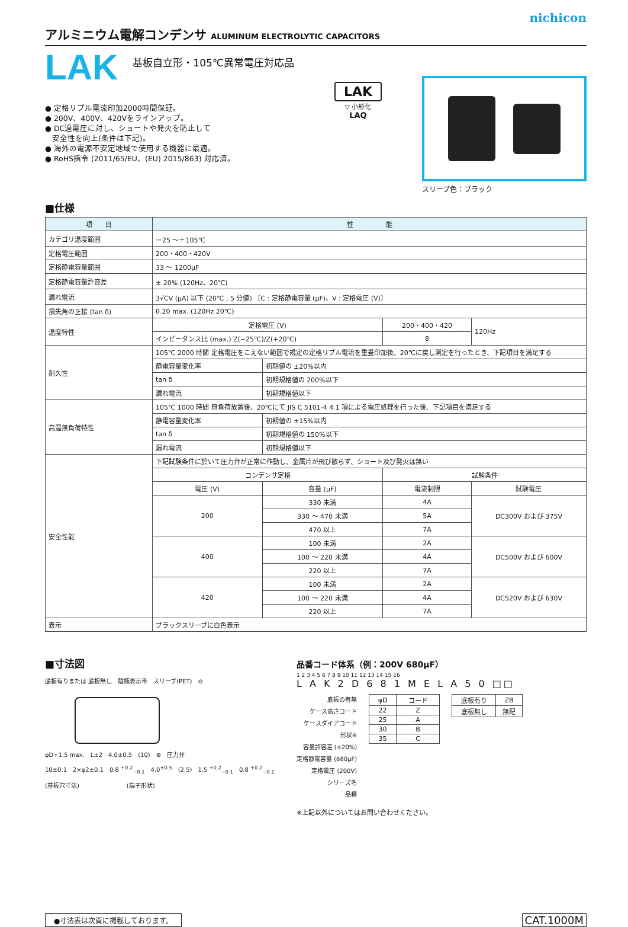nichicon
アルミニウム電解コンデンサ ALUMINUM ELECTROLYTIC CAPACITORS
LAK
基板自立形・105℃異常電圧対応品
● 定格リプル電流印加2000時間保証。
● 200V、400V、420Vをラインアップ。
● DC過電圧に対し、ショートや発火を防止して
安全性を向上(条件は下記)。
● 海外の電源不安定地域で使用する機器に最適。
● RoHS指令 (2011/65/EU、(EU) 2015/863) 対応済。
LAK
▽ 小形化
LAQ
スリーブ色：ブラック
■仕様
| 項 目 | 性 能 | | | |
| --- | --- | --- | --- | --- |
| カテゴリ温度範囲 | －25 ～＋105℃ | | | |
| 定格電圧範囲 | 200・400・420V | | | |
| 定格静電容量範囲 | 33 ～ 1200μF | | | |
| 定格静電容量許容差 | ± 20% (120Hz、20℃) | | | |
| 漏れ電流 | 3√CV (μA) 以下 (20℃ , 5 分値) 〔C : 定格静電容量 (μF)、V : 定格電圧 (V)〕 | | | |
| 損失角の正接 (tan δ) | 0.20 max. (120Hz 20℃) | | | |
| 温度特性 | 定格電圧 (V) | | 200・400・420 | 120Hz |
| | インピーダンス比 (max.) Z(−25℃)/Z(+20℃) | | 8 | |
| 耐久性 | 105℃ 2000 時間 定格電圧をこえない範囲で規定の定格リプル電流を重畳印加後、20℃に戻し測定を行ったとき、下記項目を満足する | | | |
| | 静電容量変化率 | 初期値の ±20%以内 | | |
| | tan δ | 初期規格値の 200%以下 | | |
| | 漏れ電流 | 初期規格値以下 | | |
| 高温無負荷特性 | 105℃ 1000 時間 無負荷放置後、20℃にて JIS C 5101-4 4.1 項による電圧処理を行った後、下記項目を満足する | | | |
| | 静電容量変化率 | 初期値の ±15%以内 | | |
| | tan δ | 初期規格値の 150%以下 | | |
| | 漏れ電流 | 初期規格値以下 | | |
| 安全性能 | 下記試験条件に於いて圧力弁が正常に作動し、金属片が飛び散らず、ショート及び発火は無い | | | |
| | コンデンサ定格 | | 試験条件 | |
| | 電圧 (V) | 容量 (μF) | 電流制限 | 試験電圧 |
| | 200 | 330 未満 | 4A | DC300V および 375V |
| | | 330 ～ 470 未満 | 5A | |
| | | 470 以上 | 7A | |
| | 400 | 100 未満 | 2A | DC500V および 600V |
| | | 100 ～ 220 未満 | 4A | |
| | | 220 以上 | 7A | |
| | 420 | 100 未満 | 2A | DC520V および 630V |
| | | 100 ～ 220 未満 | 4A | |
| | | 220 以上 | 7A | |
| 表示 | ブラックスリーブに白色表示 | | | |
■寸法図
底板有りまたは 底板無し　陰極表示帯　スリーブ(PET)　⊖
φD+1.5 max.　L±2　4.0±0.5　(10)　⊕　圧力弁
10±0.1　2×φ2±0.1　0.8 <sup>+0.2</sup><sub>−0.1</sub>　4.0<sup>±0.5</sup>　(2.5)　1.5 <sup>+0.2</sup><sub>−0.1</sub>　0.8 <sup>+0.2</sup><sub>−0.1</sub>
(基板穴寸法)　　　　　　　　(端子形状)
品番コード体系（例：200V 680μF）
1 2 3 4 5 6 7 8 9 10 11 12 13 14 15 16
L A K 2 D 6 8 1 M E L A 5 0 □□
底板の有無
ケース高さコード
ケースダイアコード
形状※
容量許容差 (±20%)
定格静電容量 (680μF)
定格電圧 (200V)
シリーズ名
品種
| φD | コード |
| 22 | Z |
| 25 | A |
| 30 | B |
| 35 | C |
| 底板有り | ZB |
| 底板無し | 無記 |
※上記以外についてはお問い合わせください。
●寸法表は次頁に掲載しております。
CAT.1000M